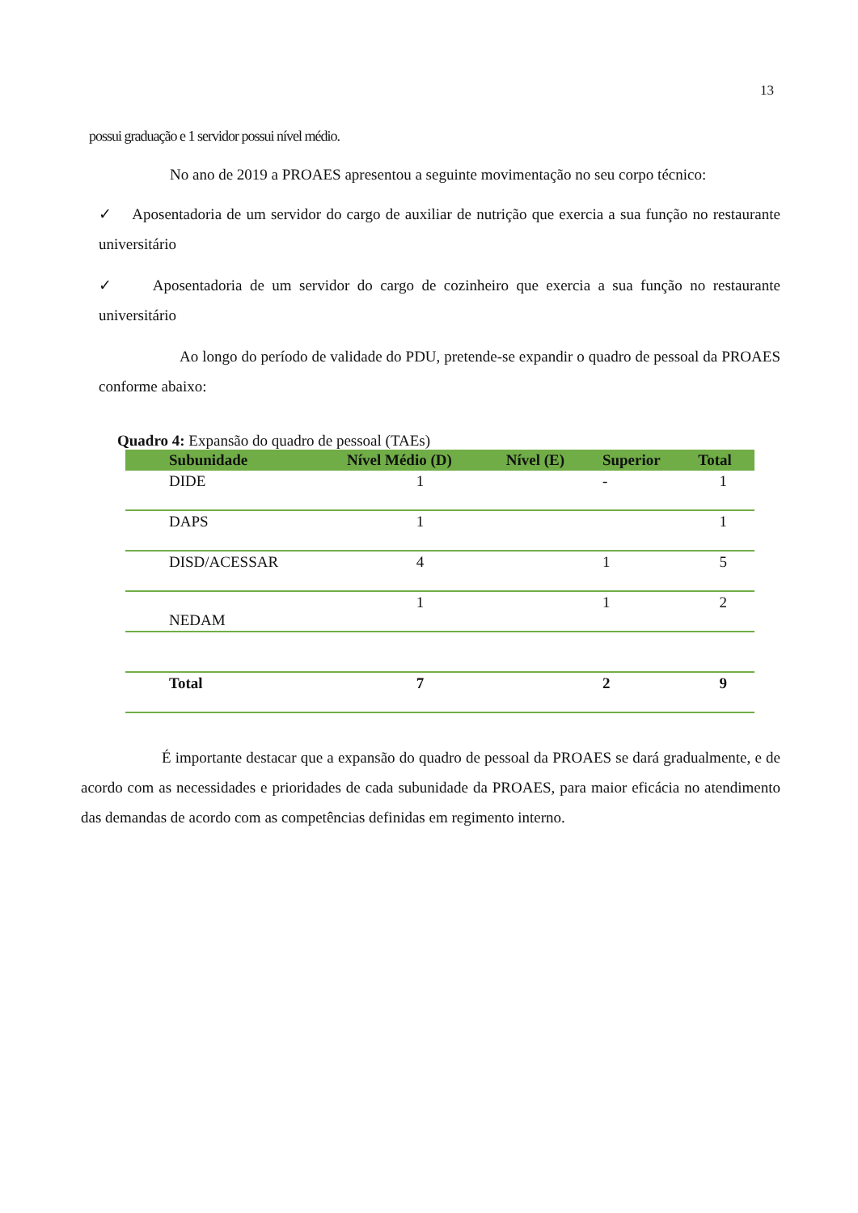13
possui graduação e 1 servidor possui nível médio.
No ano de 2019 a PROAES apresentou a seguinte movimentação no seu corpo técnico:
✓ Aposentadoria de um servidor do cargo de auxiliar de nutrição que exercia a sua função no restaurante universitário
✓ Aposentadoria de um servidor do cargo de cozinheiro que exercia a sua função no restaurante universitário
Ao longo do período de validade do PDU, pretende-se expandir o quadro de pessoal da PROAES conforme abaixo:
Quadro 4: Expansão do quadro de pessoal (TAEs)
| Subunidade | Nível Médio (D) | Nível (E) | Superior | Total |
| --- | --- | --- | --- | --- |
| DIDE | 1 | | - | 1 |
| DAPS | 1 | | | 1 |
| DISD/ACESSAR | 4 | | 1 | 5 |
| NEDAM | 1 | | 1 | 2 |
| Total | 7 | | 2 | 9 |
É importante destacar que a expansão do quadro de pessoal da PROAES se dará gradualmente, e de acordo com as necessidades e prioridades de cada subunidade da PROAES, para maior eficácia no atendimento das demandas de acordo com as competências definidas em regimento interno.